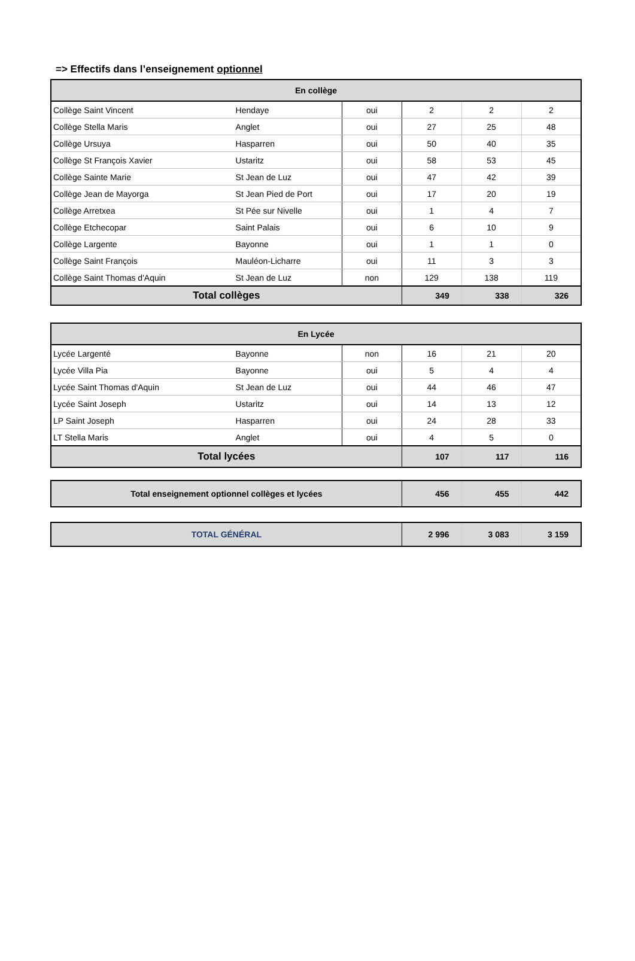=> Effectifs dans l’enseignement optionnel
| En collège | | | | | |
| --- | --- | --- | --- | --- | --- |
| Collège Saint Vincent | Hendaye | oui | 2 | 2 | 2 |
| Collège Stella Maris | Anglet | oui | 27 | 25 | 48 |
| Collège Ursuya | Hasparren | oui | 50 | 40 | 35 |
| Collège St François Xavier | Ustaritz | oui | 58 | 53 | 45 |
| Collège Sainte Marie | St Jean de Luz | oui | 47 | 42 | 39 |
| Collège Jean de Mayorga | St Jean Pied de Port | oui | 17 | 20 | 19 |
| Collège Arretxea | St Pée sur Nivelle | oui | 1 | 4 | 7 |
| Collège Etchecopar | Saint Palais | oui | 6 | 10 | 9 |
| Collège Largente | Bayonne | oui | 1 | 1 | 0 |
| Collège Saint François | Mauléon-Licharre | oui | 11 | 3 | 3 |
| Collège Saint Thomas d'Aquin | St Jean de Luz | non | 129 | 138 | 119 |
| Total collèges | | | 349 | 338 | 326 |
| En Lycée | | | | | |
| --- | --- | --- | --- | --- | --- |
| Lycée Largenté | Bayonne | non | 16 | 21 | 20 |
| Lycée Villa Pia | Bayonne | oui | 5 | 4 | 4 |
| Lycée Saint Thomas d'Aquin | St Jean de Luz | oui | 44 | 46 | 47 |
| Lycée Saint Joseph | Ustaritz | oui | 14 | 13 | 12 |
| LP Saint Joseph | Hasparren | oui | 24 | 28 | 33 |
| LT Stella Maris | Anglet | oui | 4 | 5 | 0 |
| Total lycées | | | 107 | 117 | 116 |
| Total enseignement optionnel collèges et lycées | 456 | 455 | 442 |
| TOTAL GÉNÉRAL | 2 996 | 3 083 | 3 159 |